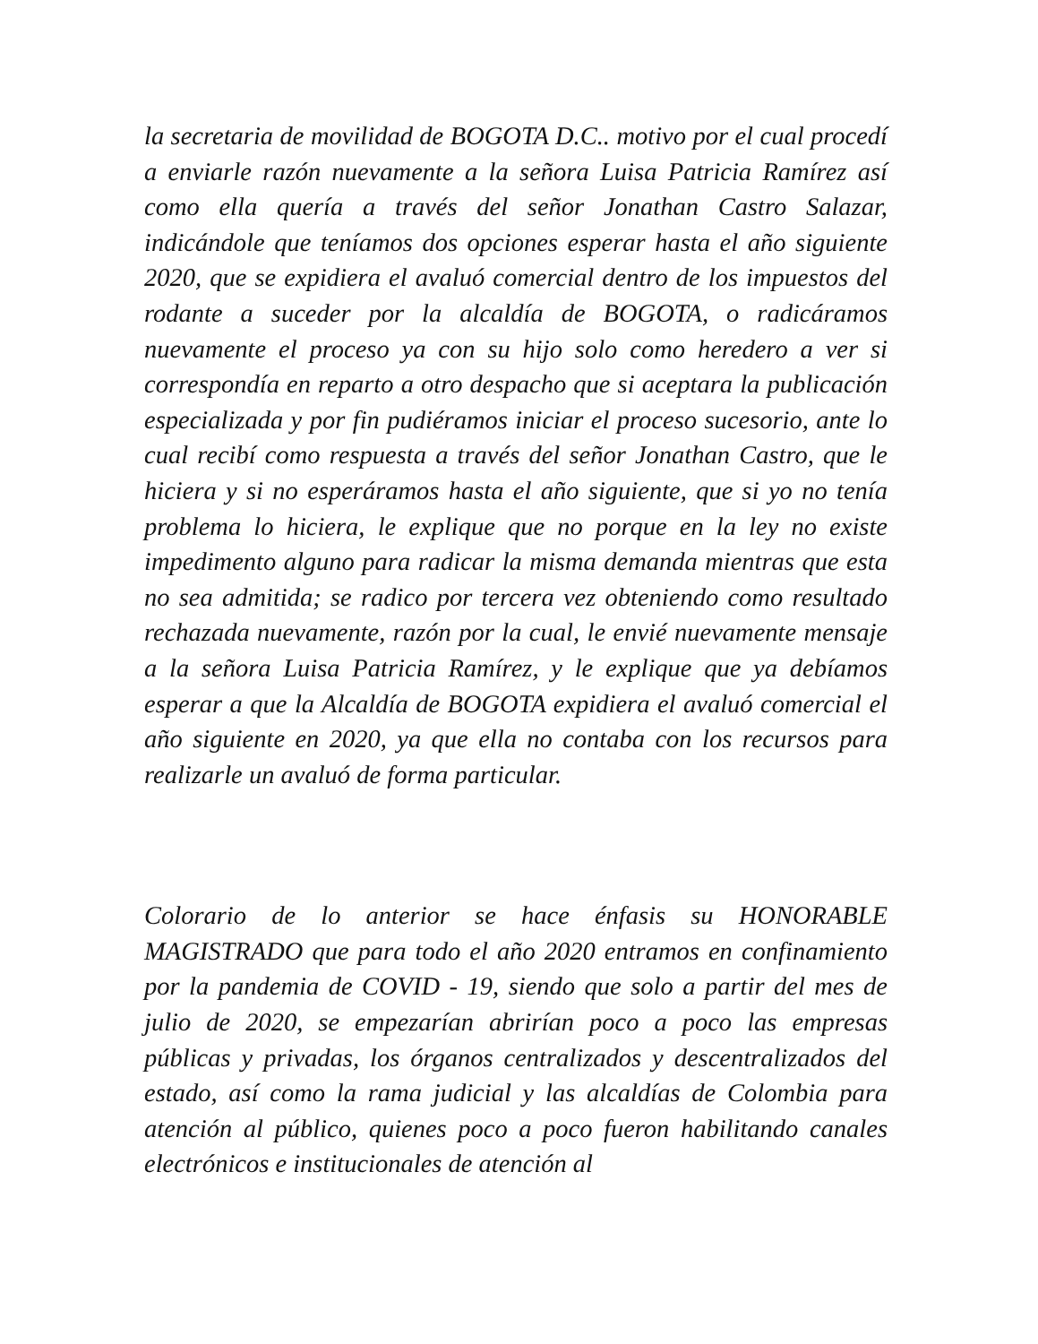la secretaria de movilidad de BOGOTA D.C.. motivo por el cual procedí a enviarle razón nuevamente a la señora Luisa Patricia Ramírez así como ella quería a través del señor Jonathan Castro Salazar, indicándole que teníamos dos opciones esperar hasta el año siguiente 2020, que se expidiera el avaluó comercial dentro de los impuestos del rodante a suceder por la alcaldía de BOGOTA, o radicáramos nuevamente el proceso ya con su hijo solo como heredero a ver si correspondía en reparto a otro despacho que si aceptara la publicación especializada y por fin pudiéramos iniciar el proceso sucesorio, ante lo cual recibí como respuesta a través del señor Jonathan Castro, que le hiciera y si no esperáramos hasta el año siguiente, que si yo no tenía problema lo hiciera, le explique que no porque en la ley no existe impedimento alguno para radicar la misma demanda mientras que esta no sea admitida; se radico por tercera vez obteniendo como resultado rechazada nuevamente, razón por la cual, le envié nuevamente mensaje a la señora Luisa Patricia Ramírez, y le explique que ya debíamos esperar a que la Alcaldía de BOGOTA expidiera el avaluó comercial el año siguiente en 2020, ya que ella no contaba con los recursos para realizarle un avaluó de forma particular.
Colorario de lo anterior se hace énfasis su HONORABLE MAGISTRADO que para todo el año 2020 entramos en confinamiento por la pandemia de COVID - 19, siendo que solo a partir del mes de julio de 2020, se empezarían abrirían poco a poco las empresas públicas y privadas, los órganos centralizados y descentralizados del estado, así como la rama judicial y las alcaldías de Colombia para atención al público, quienes poco a poco fueron habilitando canales electrónicos e institucionales de atención al